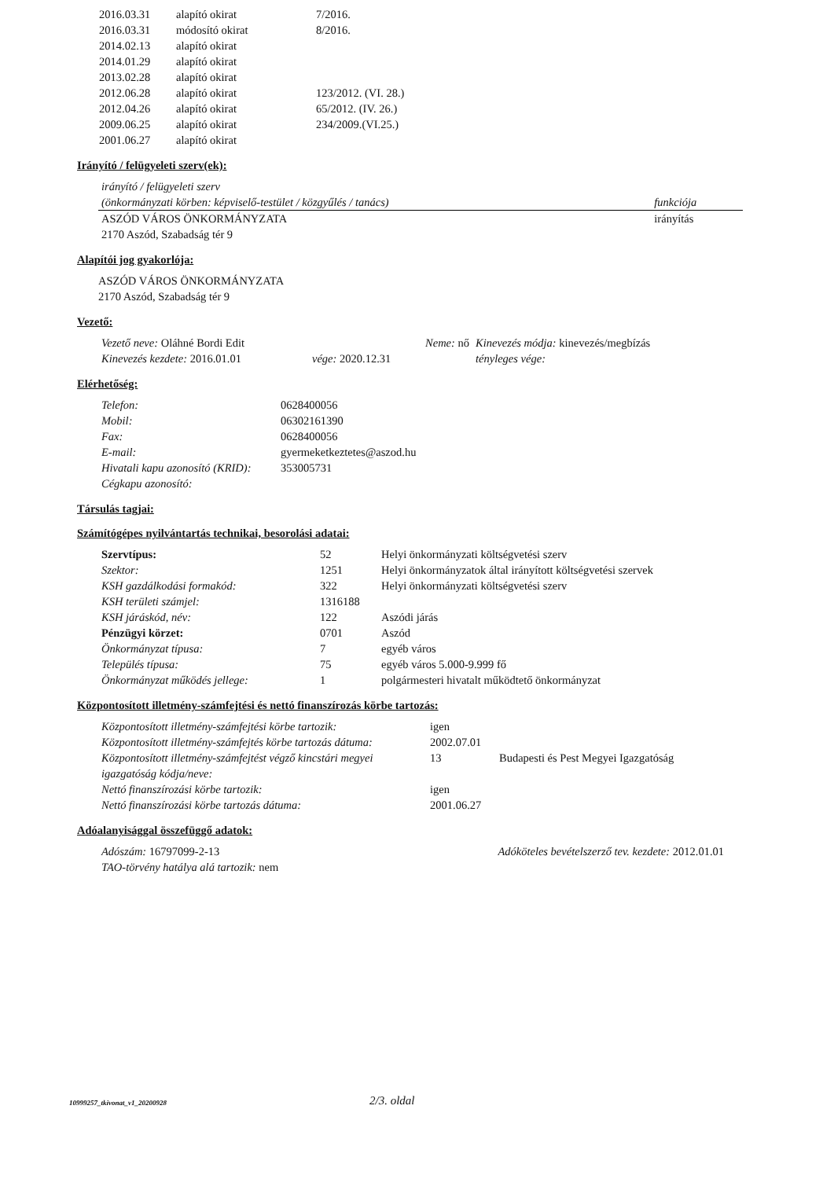| 2016.03.31 | alapító okirat | 7/2016. |
| 2016.03.31 | módosító okirat | 8/2016. |
| 2014.02.13 | alapító okirat | |
| 2014.01.29 | alapító okirat | |
| 2013.02.28 | alapító okirat | |
| 2012.06.28 | alapító okirat | 123/2012. (VI. 28.) |
| 2012.04.26 | alapító okirat | 65/2012. (IV. 26.) |
| 2009.06.25 | alapító okirat | 234/2009.(VI.25.) |
| 2001.06.27 | alapító okirat | |
Irányító / felügyeleti szerv(ek):
| irányító / felügyeleti szerv (önkormányzati körben: képviselő-testület / közgyűlés / tanács) | funkciója |
| ASZÓD VÁROS ÖNKORMÁNYZATA 2170 Aszód, Szabadság tér 9 | irányítás |
Alapítói jog gyakorlója:
ASZÓD VÁROS ÖNKORMÁNYZATA
2170 Aszód, Szabadság tér 9
Vezető:
| Vezető neve: Oláhné Bordi Edit | Neme: nő | Kinevezés módja: kinevezés/megbízás |
| Kinevezés kezdete: 2016.01.01 | vége: 2020.12.31 | tényleges vége: |
Elérhetőség:
| Telefon: | 0628400056 |
| Mobil: | 06302161390 |
| Fax: | 0628400056 |
| E-mail: | gyermeketkeztetes@aszod.hu |
| Hivatali kapu azonosító (KRID): | 353005731 |
| Cégkapu azonosító: | |
Társulás tagjai:
Számítógépes nyilvántartás technikai, besorolási adatai:
| Szervtípus: | 52 | Helyi önkormányzati költségvetési szerv |
| Szektor: | 1251 | Helyi önkormányzatok által irányított költségvetési szervek |
| KSH gazdálkodási formakód: | 322 | Helyi önkormányzati költségvetési szerv |
| KSH területi számjel: | 1316188 | |
| KSH járáskód, név: | 122 | Aszódi járás |
| Pénzügyi körzet: | 0701 | Aszód |
| Önkormányzat típusa: | 7 | egyéb város |
| Település típusa: | 75 | egyéb város 5.000-9.999 fő |
| Önkormányzat működés jellege: | 1 | polgármesteri hivatalt működtető önkormányzat |
Központosított illetmény-számfejtési és nettó finanszírozás körbe tartozás:
| Központosított illetmény-számfejtési körbe tartozik: | igen | |
| Központosított illetmény-számfejtés körbe tartozás dátuma: | 2002.07.01 | |
| Központosított illetmény-számfejtést végző kincstári megyei igazgatóság kódja/neve: | 13 | Budapesti és Pest Megyei Igazgatóság |
| Nettó finanszírozási körbe tartozik: | igen | |
| Nettó finanszírozási körbe tartozás dátuma: | 2001.06.27 | |
Adóalanyisággal összefüggő adatok:
| Adószám: 16797099-2-13 | Adóköteles bevételszerző tev. kezdete: 2012.01.01 |
| TAO-törvény hatálya alá tartozik: nem | |
10999257_tkivonat_v1_20200928 2/3. oldal